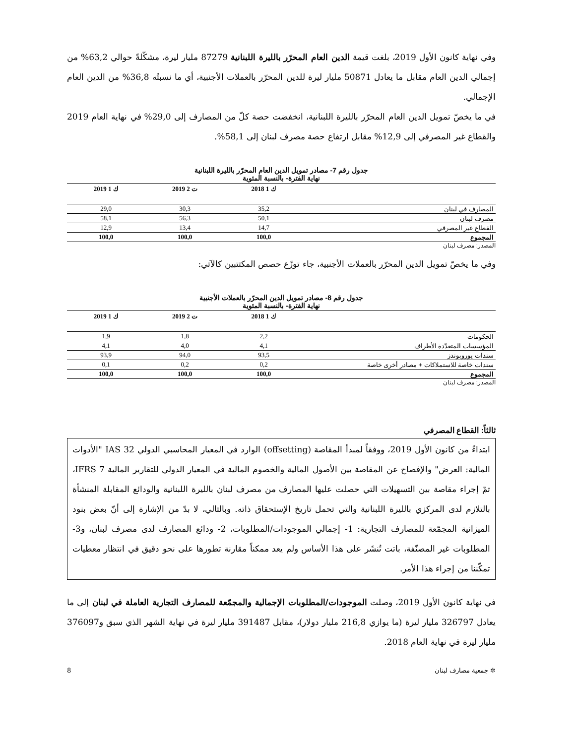وفي نهاية كانون الأول 2019، بلغت قيمة الدين العام المحرّر بالليرة اللبنانية 87279 مليار ليرة، مشكّلةً حوالي 63,2% من إجمالي الدين العام مقابل ما يعادل 50871 مليار ليرة للدين المحرّر بالعملات الأجنبية، أي ما نسبتُه 36,8% من الدين العام الإجمالي.
في ما يخصّ تمويل الدين العام المحرّر بالليرة اللبنانية، انخفضت حصة كلّ من المصارف إلى 29,0% في نهاية العام 2019 والقطاع غير المصرفي إلى 12,9% مقابل ارتفاع حصة مصرف لبنان إلى 58,1%.
جدول رقم 7- مصادر تمويل الدين العام المحرّر بالليرة اللبنانية
نهاية الفترة- بالنسبة المئوية
| | ك 1 2018 | ت 2 2019 | ك 1 2019 |
| --- | --- | --- | --- |
| المصارف في لبنان | 35,2 | 30,3 | 29,0 |
| مصرف لبنان | 50,1 | 56,3 | 58,1 |
| القطاع غير المصرفي | 14,7 | 13,4 | 12,9 |
| المجموع | 100,0 | 100,0 | 100,0 |
المصدر: مصرف لبنان
وفي ما يخصّ تمويل الدين المحرّر بالعملات الأجنبية، جاء توزّع حصص المكتتبين كالآتي:
جدول رقم 8- مصادر تمويل الدين المحرّر بالعملات الأجنبية
نهاية الفترة- بالنسبة المئوية
| | ك 1 2018 | ت 2 2019 | ك 1 2019 |
| --- | --- | --- | --- |
| الحكومات | 2,2 | 1,8 | 1,9 |
| المؤسسات المتعدّدة الأطراف | 4,1 | 4,0 | 4,1 |
| سندات يوروبوندز | 93,5 | 94,0 | 93,9 |
| سندات خاصة للاستملاكات + مصادر أخرى خاصة | 0,2 | 0,2 | 0,1 |
| المجموع | 100,0 | 100,0 | 100,0 |
المصدر: مصرف لبنان
ثالثاً: القطاع المصرفي
ابتداءً من كانون الأول 2019، ووفقاً لمبدأ المقاصة (offsetting) الوارد في المعيار المحاسبي الدولي IAS 32 "الأدوات المالية: العرض" والإفصاح عن المقاصة بين الأصول المالية والخصوم المالية في المعيار الدولي للتقارير المالية IFRS 7، تمّ إجراء مقاصة بين التسهيلات التي حصلت عليها المصارف من مصرف لبنان بالليرة اللبنانية والودائع المقابلة المنشأة بالتلازم لدى المركزي بالليرة اللبنانية والتي تحمل تاريخ الإستحقاق ذاته. وبالتالي، لا بدّ من الإشارة إلى أنّ بعض بنود الميزانية المجمّعة للمصارف التجارية: 1- إجمالي الموجودات/المطلوبات، 2- ودائع المصارف لدى مصرف لبنان، و3- المطلوبات غير المصنّفة، باتت تُنشَر على هذا الأساس ولم يعد ممكناً مقارنة تطورها على نحو دقيق في انتظار معطيات تمكّننا من إجراء هذا الأمر.
في نهاية كانون الأول 2019، وصلت الموجودات/المطلوبات الإجمالية والمجمّعة للمصارف التجارية العاملة في لبنان إلى ما يعادل 326797 مليار ليرة (ما يوازي 216,8 مليار دولار)، مقابل 391487 مليار ليرة في نهاية الشهر الذي سبق و376097 مليار ليرة في نهاية العام 2018.
✲ جمعية مصارف لبنان 8